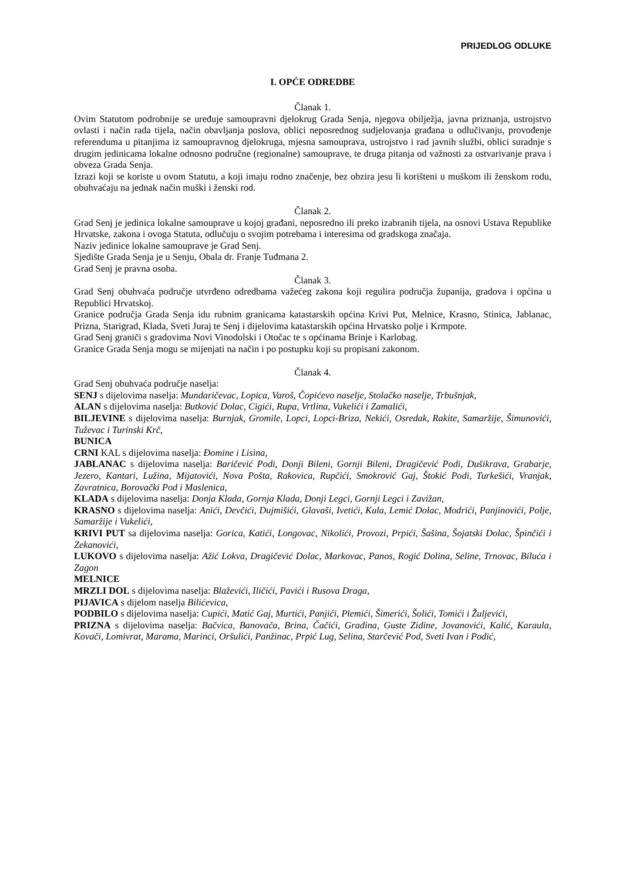PRIJEDLOG ODLUKE
I. OPĆE ODREDBE
Članak 1.
Ovim Statutom podrobnije se uređuje samoupravni djelokrug Grada Senja, njegova obilježja, javna priznanja, ustrojstvo ovlasti i način rada tijela, način obavljanja poslova, oblici neposrednog sudjelovanja građana u odlučivanju, provođenje referenduma u pitanjima iz samoupravnog djelokruga, mjesna samouprava, ustrojstvo i rad javnih službi, oblici suradnje s drugim jedinicama lokalne odnosno područne (regionalne) samouprave, te druga pitanja od važnosti za ostvarivanje prava i obveza Grada Senja.
Izrazi koji se koriste u ovom Statutu, a koji imaju rodno značenje, bez obzira jesu li korišteni u muškom ili ženskom rodu, obuhvaćaju na jednak način muški i ženski rod.
Članak 2.
Grad Senj je jedinica lokalne samouprave u kojoj građani, neposredno ili preko izabranih tijela, na osnovi Ustava Republike Hrvatske, zakona i ovoga Statuta, odlučuju o svojim potrebama i interesima od gradskoga značaja.
Naziv jedinice lokalne samouprave je Grad Senj.
Sjedište Grada Senja je u Senju, Obala dr. Franje Tuđmana 2.
Grad Senj je pravna osoba.
Članak 3.
Grad Senj obuhvaća područje utvrđeno odredbama važećeg zakona koji regulira područja županija, gradova i općina u Republici Hrvatskoj.
Granice područja Grada Senja idu rubnim granicama katastarskih općina Krivi Put, Melnice, Krasno, Stinica, Jablanac, Prizna, Starigrad, Klada, Sveti Juraj te Senj i dijelovima katastarskih općina Hrvatsko polje i Krmpote.
Grad Senj graniči s gradovima Novi Vinodolski i Otočac te s općinama Brinje i Karlobag.
Granice Grada Senja mogu se mijenjati na način i po postupku koji su propisani zakonom.
Članak 4.
Grad Senj obuhvaća područje naselja:
SENJ s dijelovima naselja: Mundaričevac, Lopica, Varoš, Čopićevo naselje, Stolačko naselje, Trbušnjak,
ALAN s dijelovima naselja: Butković Dolac, Cigići, Rupa, Vrtlina, Vukelići i Zamalići,
BILJEVINE s dijelovima naselja: Burnjak, Gromile, Lopci, Lopci-Briza, Nekići, Osredak, Rakite, Samaržije, Šimunovići, Tuževac i Turinski Krč,
BUNICA
CRNI KAL s dijelovima naselja: Đomine i Lisina,
JABLANAC s dijelovima naselja: Baričević Podi, Donji Bileni, Gornji Bileni, Dragičević Podi, Dušikrava, Grabarje, Jezero, Kantari, Lužina, Mijatovići, Nova Pošta, Rakovica, Rupčići, Smokrović Gaj, Štokić Podi, Turkešići, Vranjak, Zavratnica, Borovački Pod i Maslenica,
KLADA s dijelovima naselja: Donja Klada, Gornja Klada, Donji Legci, Gornji Legci i Zavižan,
KRASNO s dijelovima naselja: Anići, Devčići, Dujmišići, Glavaši, Ivetići, Kula, Lemić Dolac, Modrići, Panjinovići, Polje, Samaržije i Vukelići,
KRIVI PUT sa dijelovima naselja: Gorica, Katići, Longovac, Nikolići, Provozi, Prpići, Šašina, Šojatski Dolac, Špinčići i Zekanovići,
LUKOVO s dijelovima naselja: Ažić Lokva, Dragičević Dolac, Markovac, Panos, Rogić Dolina, Seline, Trnovac, Biluća i Zagon
MELNICE
MRZLI DOL s dijelovima naselja: Blaževići, Iličići, Pavići i Rusova Draga,
PIJAVICA s dijelom naselja Bilićevica,
PODBILO s dijelovima naselja: Cupići, Matić Gaj, Murtići, Panjići, Plemići, Šimerići, Šolići, Tomići i Žuljevići,
PRIZNA s dijelovima naselja: Bačvica, Banovača, Brina, Čačići, Gradina, Guste Zidine, Jovanovići, Kalić, Karaula, Kovači, Lomivrat, Marama, Marinci, Oršulići, Panžinac, Prpić Lug, Selina, Starčević Pod, Sveti Ivan i Podić,